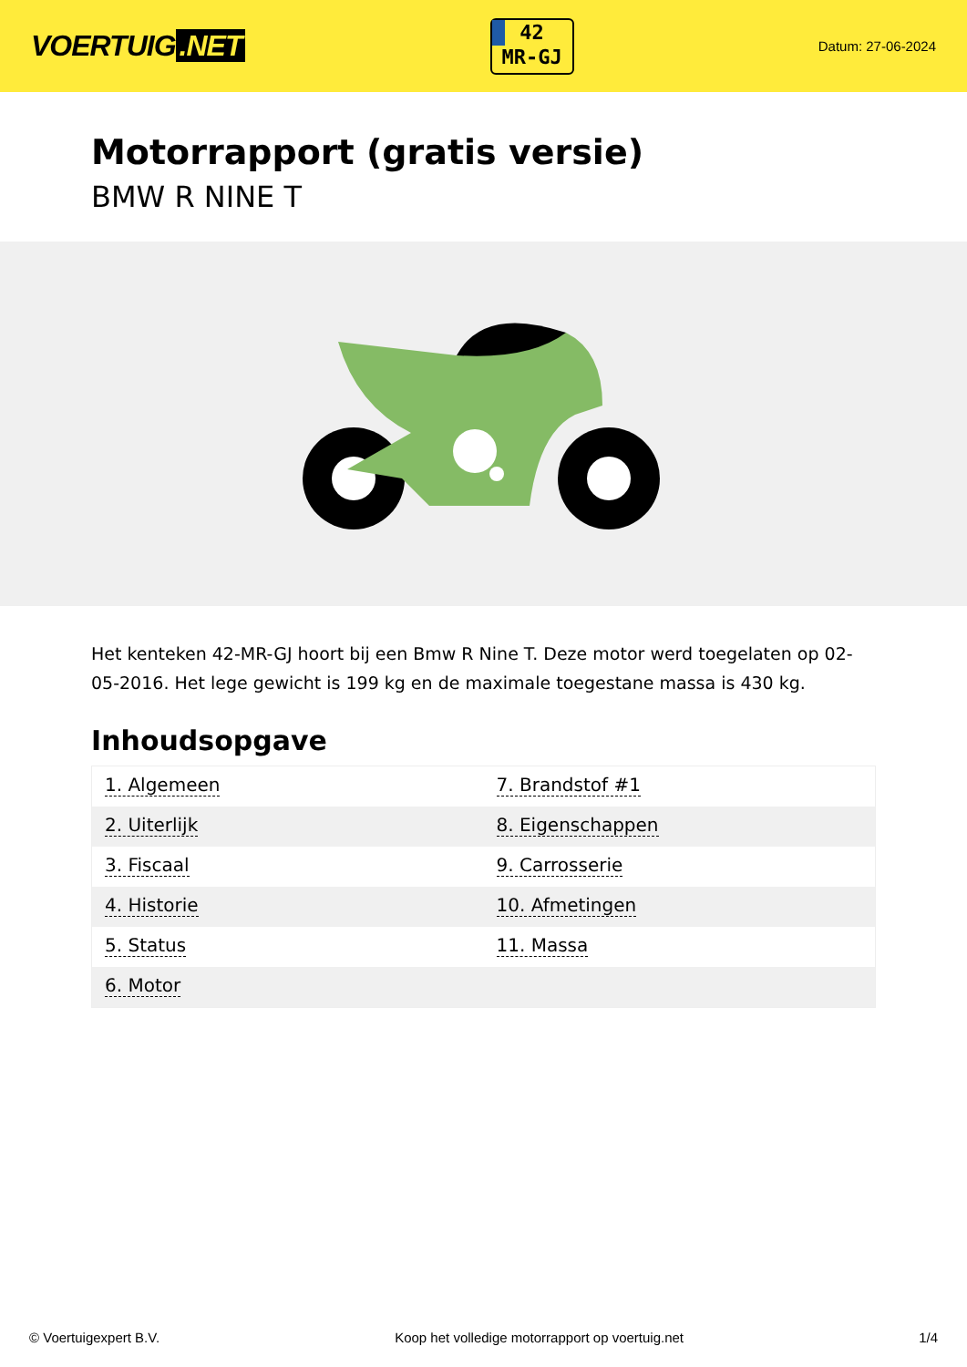VOERTUIG.NET
42
MR-GJ
Datum: 27-06-2024
Motorrapport (gratis versie)
BMW R NINE T
Het kenteken 42-MR-GJ hoort bij een Bmw R Nine T. Deze motor werd toegelaten op 02-05-2016. Het lege gewicht is 199 kg en de maximale toegestane massa is 430 kg.
Inhoudsopgave
| 1. Algemeen | 7. Brandstof #1 |
| 2. Uiterlijk | 8. Eigenschappen |
| 3. Fiscaal | 9. Carrosserie |
| 4. Historie | 10. Afmetingen |
| 5. Status | 11. Massa |
| 6. Motor | |
© Voertuigexpert B.V. Koop het volledige motorrapport op voertuig.net 1/4